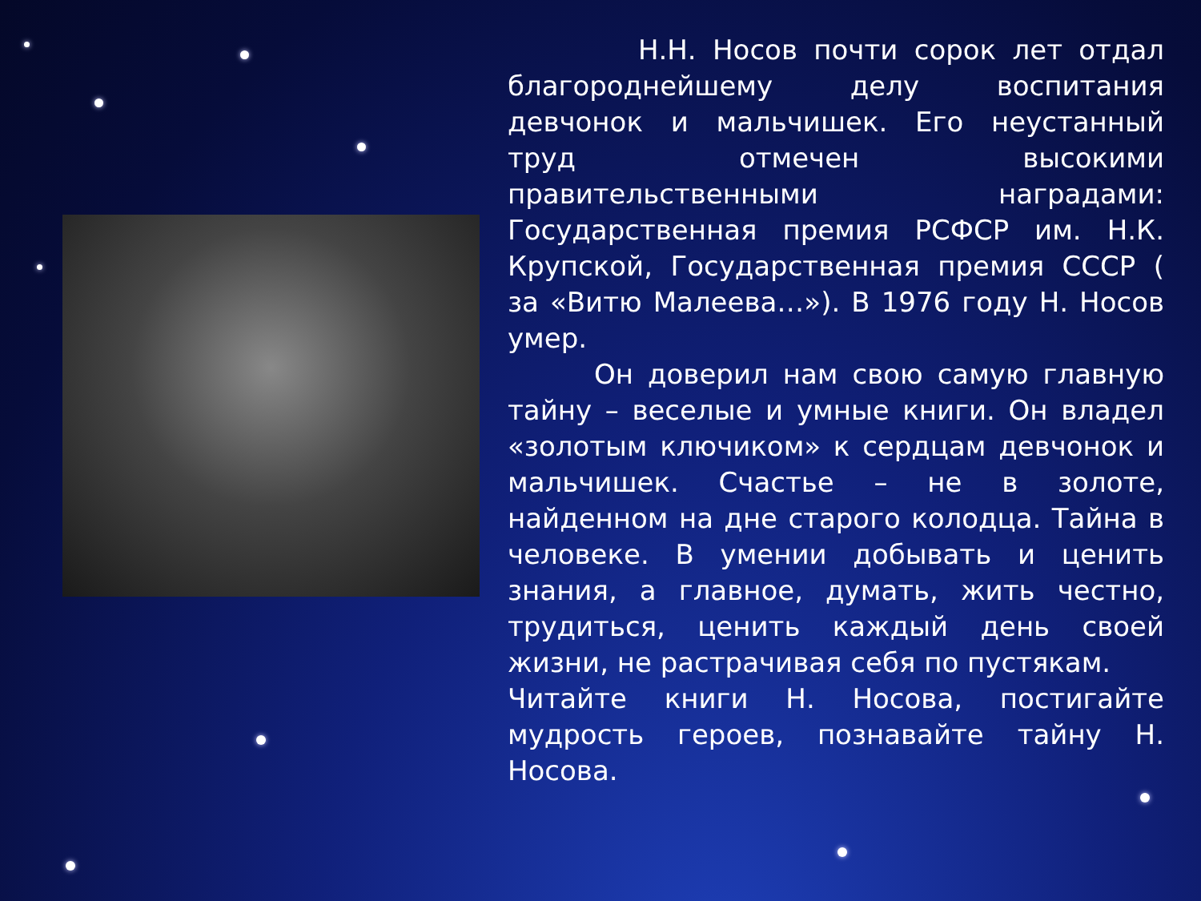Н.Н. Носов почти сорок лет отдал благороднейшему делу воспитания девчонок и мальчишек. Его неустанный труд отмечен высокими правительственными наградами: Государственная премия РСФСР им. Н.К. Крупской, Государственная премия СССР ( за «Витю Малеева…»). В 1976 году Н. Носов умер.
Он доверил нам свою самую главную тайну – веселые и умные книги. Он владел «золотым ключиком» к сердцам девчонок и мальчишек. Счастье – не в золоте, найденном на дне старого колодца. Тайна в человеке. В умении добывать и ценить знания, а главное, думать, жить честно, трудиться, ценить каждый день своей жизни, не растрачивая себя по пустякам.
Читайте книги Н. Носова, постигайте мудрость героев, познавайте тайну Н. Носова.